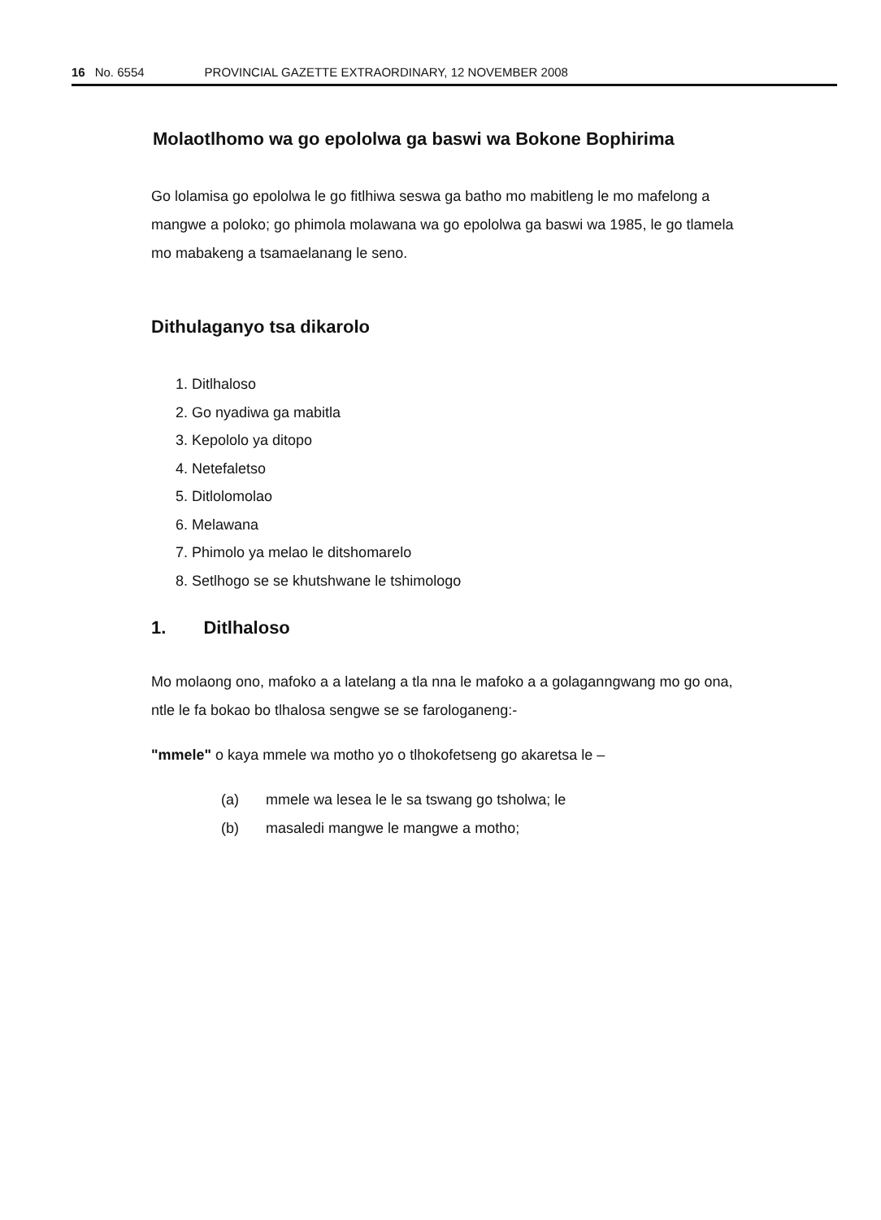16 No. 6554 PROVINCIAL GAZETTE EXTRAORDINARY, 12 NOVEMBER 2008
Molaotlhomo wa go epololwa ga baswi wa Bokone Bophirima
Go lolamisa go epololwa le go fitlhiwa seswa ga batho mo mabitleng le mo mafelong a mangwe a poloko; go phimola molawana wa go epololwa ga baswi wa 1985, le go tlamela mo mabakeng a tsamaelanang le seno.
Dithulaganyo tsa dikarolo
1. Ditlhaloso
2. Go nyadiwa ga mabitla
3. Kepololo ya ditopo
4. Netefaletso
5. Ditlolomolao
6. Melawana
7. Phimolo ya melao le ditshomarelo
8. Setlhogo se se khutshwane le tshimologo
1. Ditlhaloso
Mo molaong ono, mafoko a a latelang a tla nna le mafoko a a golaganngwang mo go ona, ntle le fa bokao bo tlhalosa sengwe se se farologaneng:-
"mmele" o kaya mmele wa motho yo o tlhokofetseng go akaretsa le –
(a) mmele wa lesea le le sa tswang go tsholwa; le
(b) masaledi mangwe le mangwe a motho;